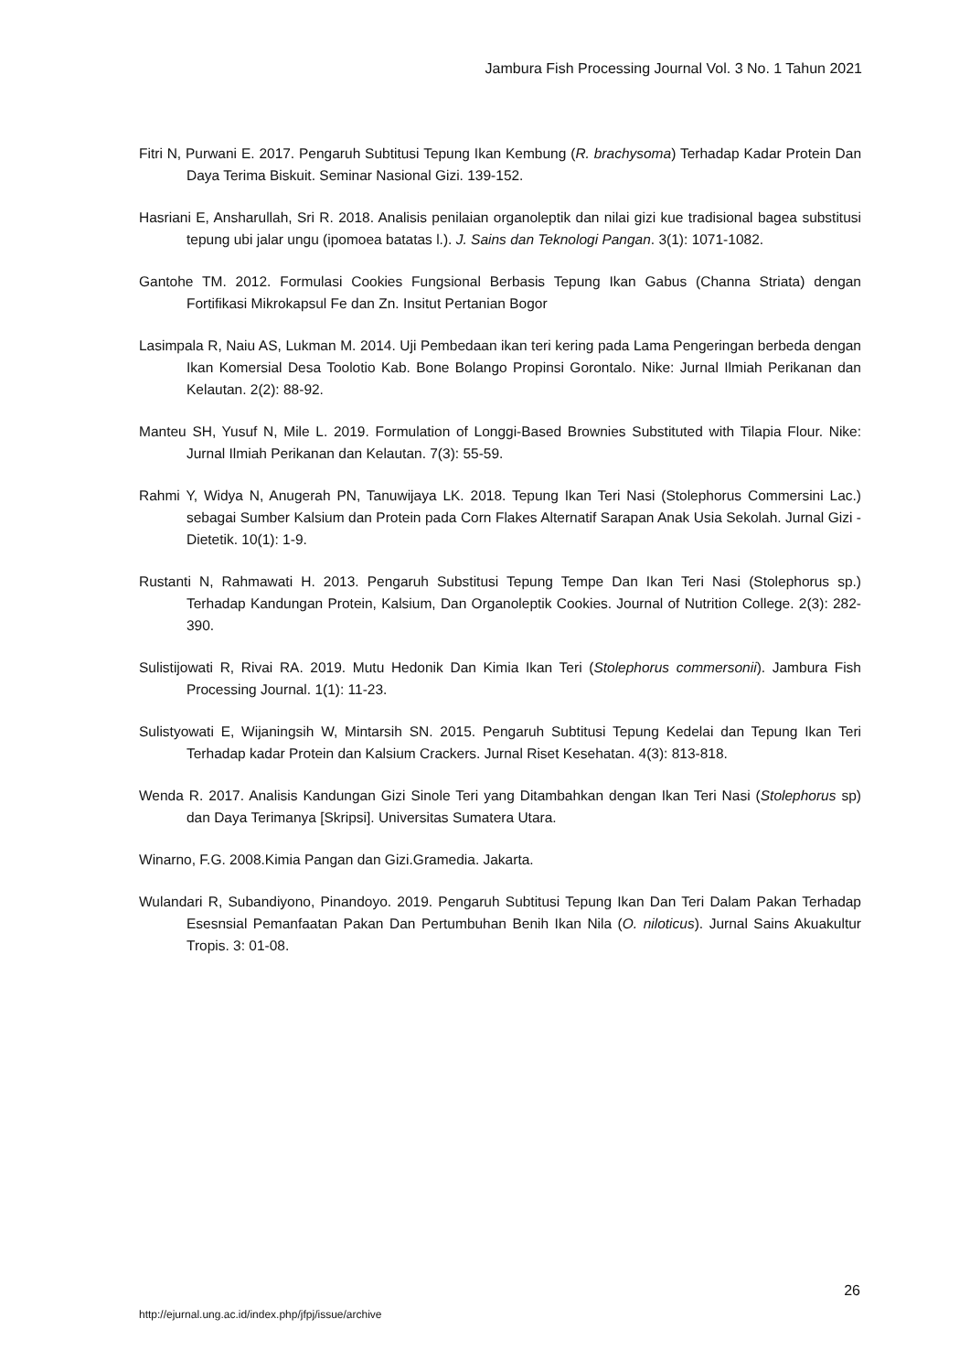Jambura Fish Processing Journal Vol. 3 No. 1 Tahun 2021
Fitri N, Purwani E. 2017. Pengaruh Subtitusi Tepung Ikan Kembung (R. brachysoma) Terhadap Kadar Protein Dan Daya Terima Biskuit. Seminar Nasional Gizi. 139-152.
Hasriani E, Ansharullah, Sri R. 2018. Analisis penilaian organoleptik dan nilai gizi kue tradisional bagea substitusi tepung ubi jalar ungu (ipomoea batatas l.). J. Sains dan Teknologi Pangan. 3(1): 1071-1082.
Gantohe TM. 2012. Formulasi Cookies Fungsional Berbasis Tepung Ikan Gabus (Channa Striata) dengan Fortifikasi Mikrokapsul Fe dan Zn. Insitut Pertanian Bogor
Lasimpala R, Naiu AS, Lukman M. 2014. Uji Pembedaan ikan teri kering pada Lama Pengeringan berbeda dengan Ikan Komersial Desa Toolotio Kab. Bone Bolango Propinsi Gorontalo. Nike: Jurnal Ilmiah Perikanan dan Kelautan. 2(2): 88-92.
Manteu SH, Yusuf N, Mile L. 2019. Formulation of Longgi-Based Brownies Substituted with Tilapia Flour. Nike: Jurnal Ilmiah Perikanan dan Kelautan. 7(3): 55-59.
Rahmi Y, Widya N, Anugerah PN, Tanuwijaya LK. 2018. Tepung Ikan Teri Nasi (Stolephorus Commersini Lac.) sebagai Sumber Kalsium dan Protein pada Corn Flakes Alternatif Sarapan Anak Usia Sekolah. Jurnal Gizi - Dietetik. 10(1): 1-9.
Rustanti N, Rahmawati H. 2013. Pengaruh Substitusi Tepung Tempe Dan Ikan Teri Nasi (Stolephorus sp.) Terhadap Kandungan Protein, Kalsium, Dan Organoleptik Cookies. Journal of Nutrition College. 2(3): 282-390.
Sulistijowati R, Rivai RA. 2019. Mutu Hedonik Dan Kimia Ikan Teri (Stolephorus commersonii). Jambura Fish Processing Journal. 1(1): 11-23.
Sulistyowati E, Wijaningsih W, Mintarsih SN. 2015. Pengaruh Subtitusi Tepung Kedelai dan Tepung Ikan Teri Terhadap kadar Protein dan Kalsium Crackers. Jurnal Riset Kesehatan. 4(3): 813-818.
Wenda R. 2017. Analisis Kandungan Gizi Sinole Teri yang Ditambahkan dengan Ikan Teri Nasi (Stolephorus sp) dan Daya Terimanya [Skripsi]. Universitas Sumatera Utara.
Winarno, F.G. 2008.Kimia Pangan dan Gizi.Gramedia. Jakarta.
Wulandari R, Subandiyono, Pinandoyo. 2019. Pengaruh Subtitusi Tepung Ikan Dan Teri Dalam Pakan Terhadap Esesnsial Pemanfaatan Pakan Dan Pertumbuhan Benih Ikan Nila (O. niloticus). Jurnal Sains Akuakultur Tropis. 3: 01-08.
26
http://ejurnal.ung.ac.id/index.php/jfpj/issue/archive